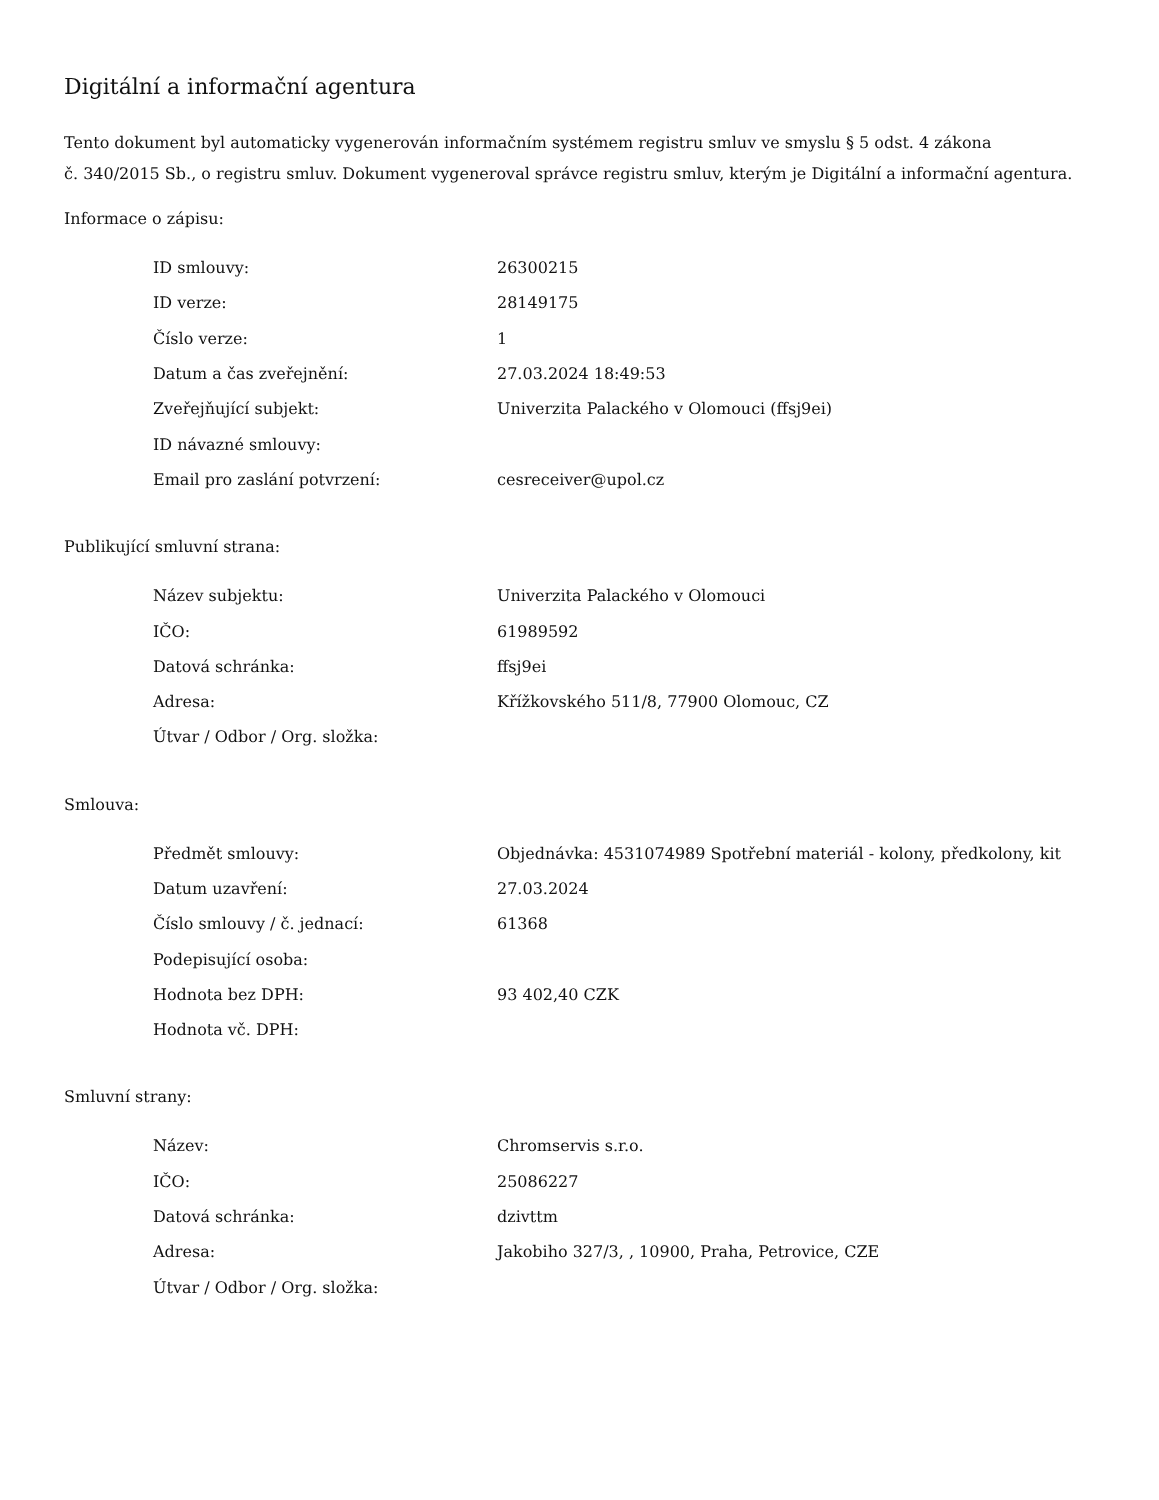Digitální a informační agentura
Tento dokument byl automaticky vygenerován informačním systémem registru smluv ve smyslu § 5 odst. 4 zákona
č. 340/2015 Sb., o registru smluv. Dokument vygeneroval správce registru smluv, kterým je Digitální a informační agentura.
Informace o zápisu:
| ID smlouvy: | 26300215 |
| ID verze: | 28149175 |
| Číslo verze: | 1 |
| Datum a čas zveřejnění: | 27.03.2024 18:49:53 |
| Zveřejňující subjekt: | Univerzita Palackého v Olomouci (ffsj9ei) |
| ID návazné smlouvy: | |
| Email pro zaslání potvrzení: | cesreceiver@upol.cz |
Publikující smluvní strana:
| Název subjektu: | Univerzita Palackého v Olomouci |
| IČO: | 61989592 |
| Datová schránka: | ffsj9ei |
| Adresa: | Křížkovského 511/8, 77900 Olomouc, CZ |
| Útvar / Odbor / Org. složka: | |
Smlouva:
| Předmět smlouvy: | Objednávka: 4531074989 Spotřební materiál - kolony, předkolony, kit |
| Datum uzavření: | 27.03.2024 |
| Číslo smlouvy / č. jednací: | 61368 |
| Podepisující osoba: | |
| Hodnota bez DPH: | 93 402,40 CZK |
| Hodnota vč. DPH: | |
Smluvní strany:
| Název: | Chromservis s.r.o. |
| IČO: | 25086227 |
| Datová schránka: | dzivttm |
| Adresa: | Jakobiho 327/3, , 10900, Praha, Petrovice, CZE |
| Útvar / Odbor / Org. složka: | |